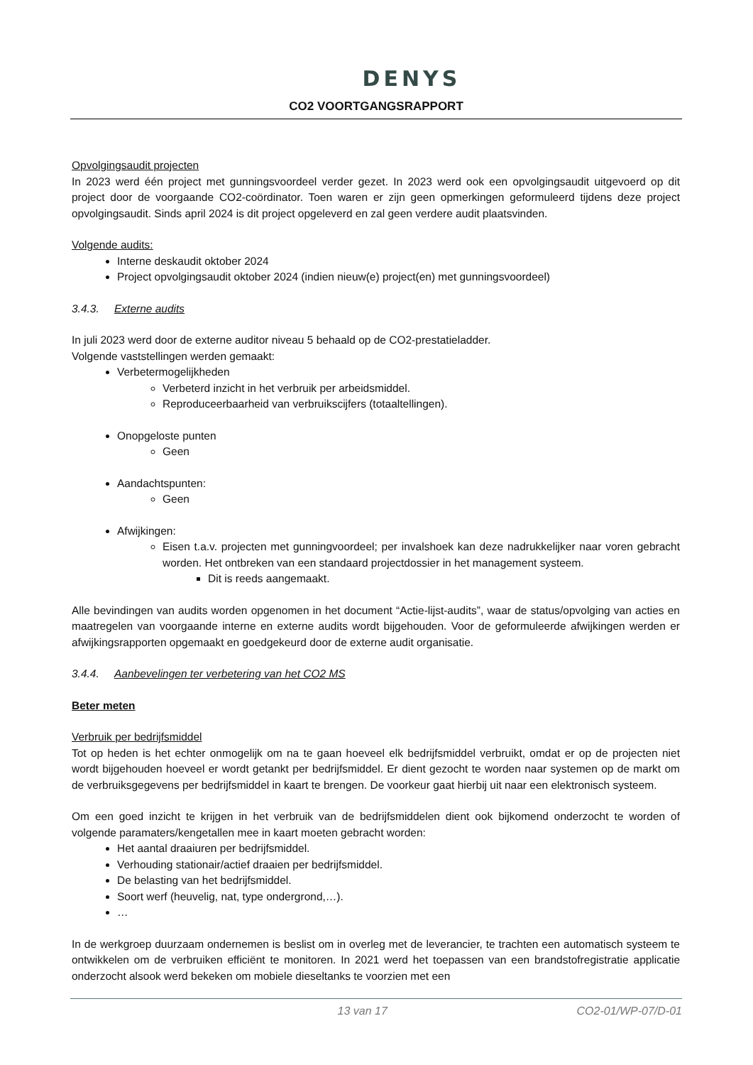DENYS
CO2 VOORTGANGSRAPPORT
Opvolgingsaudit projecten
In 2023 werd één project met gunningsvoordeel verder gezet. In 2023 werd ook een opvolgingsaudit uitgevoerd op dit project door de voorgaande CO2-coördinator. Toen waren er zijn geen opmerkingen geformuleerd tijdens deze project opvolgingsaudit. Sinds april 2024 is dit project opgeleverd en zal geen verdere audit plaatsvinden.
Volgende audits:
Interne deskaudit oktober 2024
Project opvolgingsaudit oktober 2024 (indien nieuw(e) project(en) met gunningsvoordeel)
3.4.3. Externe audits
In juli 2023 werd door de externe auditor niveau 5 behaald op de CO2-prestatieladder.
Volgende vaststellingen werden gemaakt:
Verbetermogelijkheden
Verbeterd inzicht in het verbruik per arbeidsmiddel.
Reproduceerbaarheid van verbruikscijfers (totaaltellingen).
Onopgeloste punten
Geen
Aandachtspunten:
Geen
Afwijkingen:
Eisen t.a.v. projecten met gunningvoordeel; per invalshoek kan deze nadrukkelijker naar voren gebracht worden. Het ontbreken van een standaard projectdossier in het management systeem.
Dit is reeds aangemaakt.
Alle bevindingen van audits worden opgenomen in het document “Actie-lijst-audits”, waar de status/opvolging van acties en maatregelen van voorgaande interne en externe audits wordt bijgehouden. Voor de geformuleerde afwijkingen werden er afwijkingsrapporten opgemaakt en goedgekeurd door de externe audit organisatie.
3.4.4. Aanbevelingen ter verbetering van het CO2 MS
Beter meten
Verbruik per bedrijfsmiddel
Tot op heden is het echter onmogelijk om na te gaan hoeveel elk bedrijfsmiddel verbruikt, omdat er op de projecten niet wordt bijgehouden hoeveel er wordt getankt per bedrijfsmiddel. Er dient gezocht te worden naar systemen op de markt om de verbruiksgegevens per bedrijfsmiddel in kaart te brengen. De voorkeur gaat hierbij uit naar een elektronisch systeem.
Om een goed inzicht te krijgen in het verbruik van de bedrijfsmiddelen dient ook bijkomend onderzocht te worden of volgende paramaters/kengetallen mee in kaart moeten gebracht worden:
Het aantal draaiuren per bedrijfsmiddel.
Verhouding stationair/actief draaien per bedrijfsmiddel.
De belasting van het bedrijfsmiddel.
Soort werf (heuvelig, nat, type ondergrond,…).
…
In de werkgroep duurzaam ondernemen is beslist om in overleg met de leverancier, te trachten een automatisch systeem te ontwikkelen om de verbruiken efficiënt te monitoren. In 2021 werd het toepassen van een brandstofregistratie applicatie onderzocht alsook werd bekeken om mobiele dieseltanks te voorzien met een
13 van 17 CO2-01/WP-07/D-01